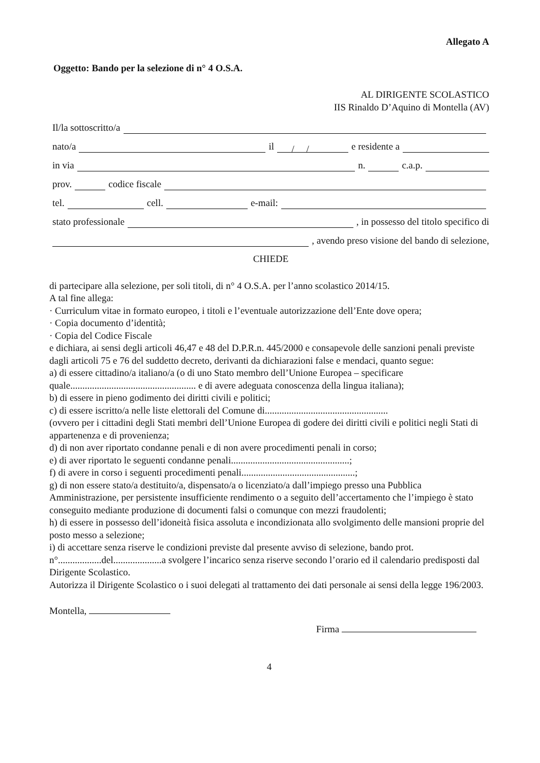Allegato A
Oggetto: Bando per la selezione di n° 4 O.S.A.
AL DIRIGENTE SCOLASTICO
IIS Rinaldo D’Aquino di Montella (AV)
Il/la sottoscritto/a
nato/a il / / e residente a
in via n. c.a.p.
prov. codice fiscale
tel. cell. e-mail:
stato professionale , in possesso del titolo specifico di
, avendo preso visione del bando di selezione,
CHIEDE
di partecipare alla selezione, per soli titoli, di n° 4 O.S.A. per l’anno scolastico 2014/15.
A tal fine allega:
· Curriculum vitae in formato europeo, i titoli e l’eventuale autorizzazione dell’Ente dove opera;
· Copia documento d’identità;
· Copia del Codice Fiscale
e dichiara, ai sensi degli articoli 46,47 e 48 del D.P.R.n. 445/2000 e consapevole delle sanzioni penali previste dagli articoli 75 e 76 del suddetto decreto, derivanti da dichiarazioni false e mendaci, quanto segue:
a) di essere cittadino/a italiano/a (o di uno Stato membro dell’Unione Europea – specificare quale.................................................... e di avere adeguata conoscenza della lingua italiana);
b) di essere in pieno godimento dei diritti civili e politici;
c) di essere iscritto/a nelle liste elettorali del Comune di...................................................
(ovvero per i cittadini degli Stati membri dell’Unione Europea di godere dei diritti civili e politici negli Stati di appartenenza e di provenienza;
d) di non aver riportato condanne penali e di non avere procedimenti penali in corso;
e) di aver riportato le seguenti condanne penali.................................................;
f) di avere in corso i seguenti procedimenti penali...............................................;
g) di non essere stato/a destituito/a, dispensato/a o licenziato/a dall’impiego presso una Pubblica Amministrazione, per persistente insufficiente rendimento o a seguito dell’accertamento che l’impiego è stato conseguito mediante produzione di documenti falsi o comunque con mezzi fraudolenti;
h) di essere in possesso dell’idoneità fisica assoluta e incondizionata allo svolgimento delle mansioni proprie del posto messo a selezione;
i) di accettare senza riserve le condizioni previste dal presente avviso di selezione, bando prot. n°..................del....................a svolgere l’incarico senza riserve secondo l’orario ed il calendario predisposti dal Dirigente Scolastico.
Autorizza il Dirigente Scolastico o i suoi delegati al trattamento dei dati personale ai sensi della legge 196/2003.
Montella,
Firma
4